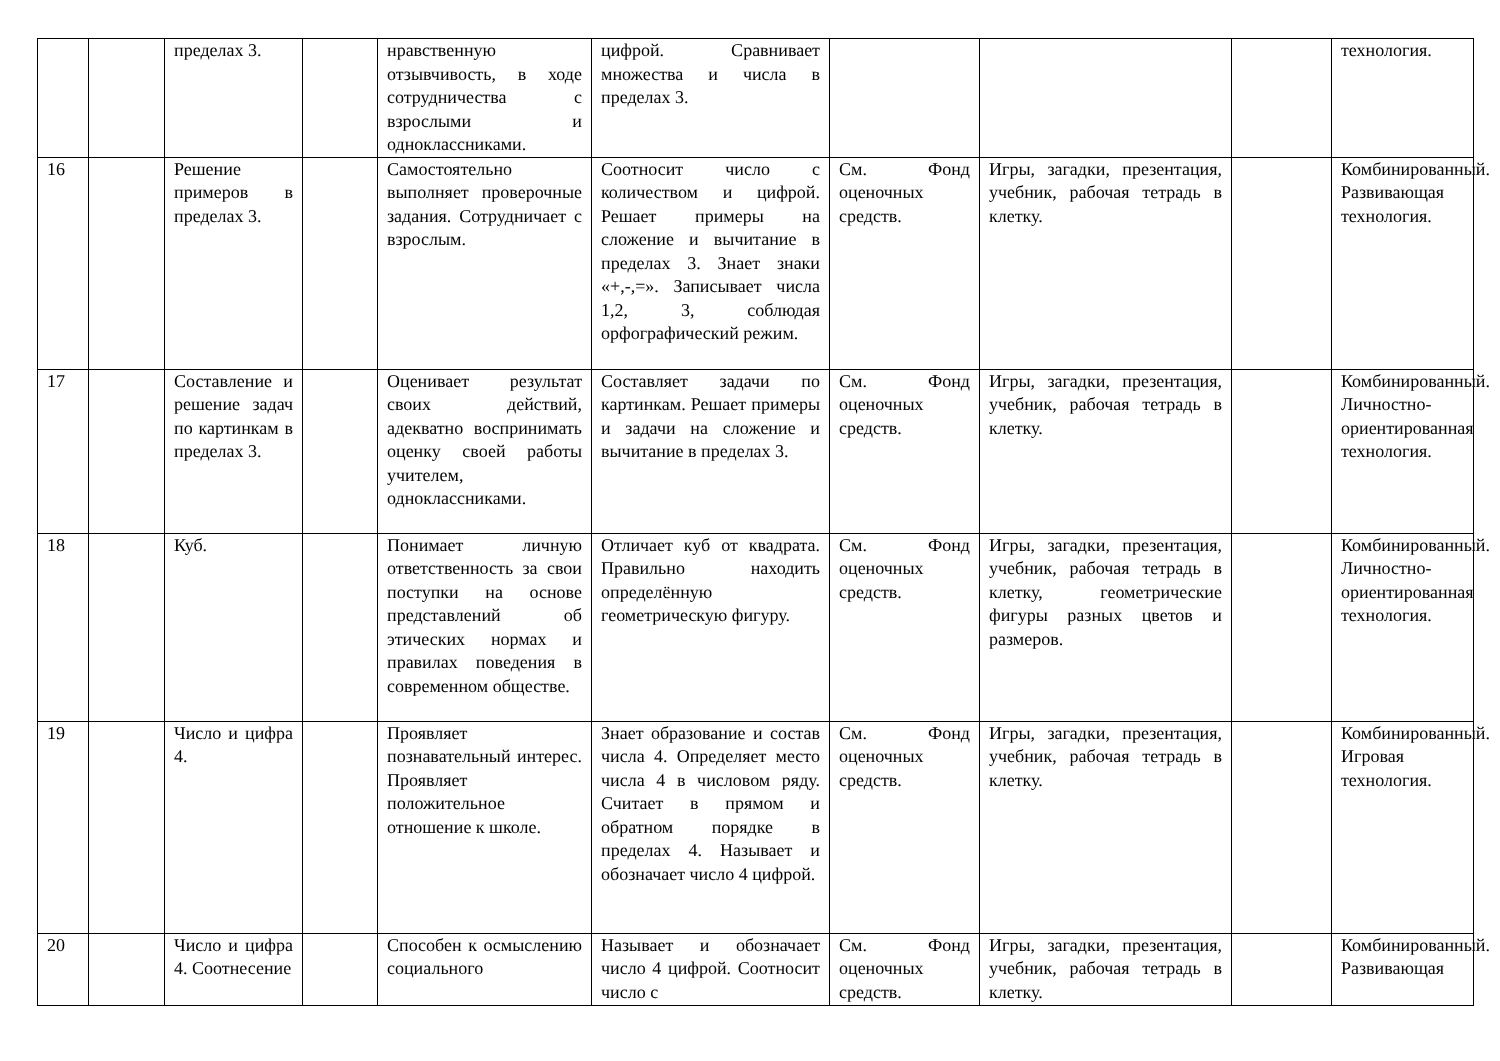| | | пределах 3. | | нравственную отзывчивость, в ходе сотрудничества с взрослыми и одноклассниками. | цифрой. Сравнивает множества и числа в пределах 3. | | | | технология. |
| 16 | | Решение примеров в пределах 3. | | Самостоятельно выполняет проверочные задания. Сотрудничает с взрослым. | Соотносит число с количеством и цифрой. Решает примеры на сложение и вычитание в пределах 3. Знает знаки «+,-,=». Записывает числа 1,2, 3, соблюдая орфографический режим. | См. Фонд оценочных средств. | Игры, загадки, презентация, учебник, рабочая тетрадь в клетку. | | Комбинированный. Развивающая технология. |
| 17 | | Составление и решение задач по картинкам в пределах 3. | | Оценивает результат своих действий, адекватно воспринимать оценку своей работы учителем, одноклассниками. | Составляет задачи по картинкам. Решает примеры и задачи на сложение и вычитание в пределах 3. | См. Фонд оценочных средств. | Игры, загадки, презентация, учебник, рабочая тетрадь в клетку. | | Комбинированный. Личностно-ориентированная технология. |
| 18 | | Куб. | | Понимает личную ответственность за свои поступки на основе представлений об этических нормах и правилах поведения в современном обществе. | Отличает куб от квадрата. Правильно находить определённую геометрическую фигуру. | См. Фонд оценочных средств. | Игры, загадки, презентация, учебник, рабочая тетрадь в клетку, геометрические фигуры разных цветов и размеров. | | Комбинированный. Личностно-ориентированная технология. |
| 19 | | Число и цифра 4. | | Проявляет познавательный интерес. Проявляет положительное отношение к школе. | Знает образование и состав числа 4. Определяет место числа 4 в числовом ряду. Считает в прямом и обратном порядке в пределах 4. Называет и обозначает число 4 цифрой. | См. Фонд оценочных средств. | Игры, загадки, презентация, учебник, рабочая тетрадь в клетку. | | Комбинированный. Игровая технология. |
| 20 | | Число и цифра 4. Соотнесение | | Способен к осмыслению социального | Называет и обозначает число 4 цифрой. Соотносит число с | См. Фонд оценочных средств. | Игры, загадки, презентация, учебник, рабочая тетрадь в клетку. | | Комбинированный. Развивающая |